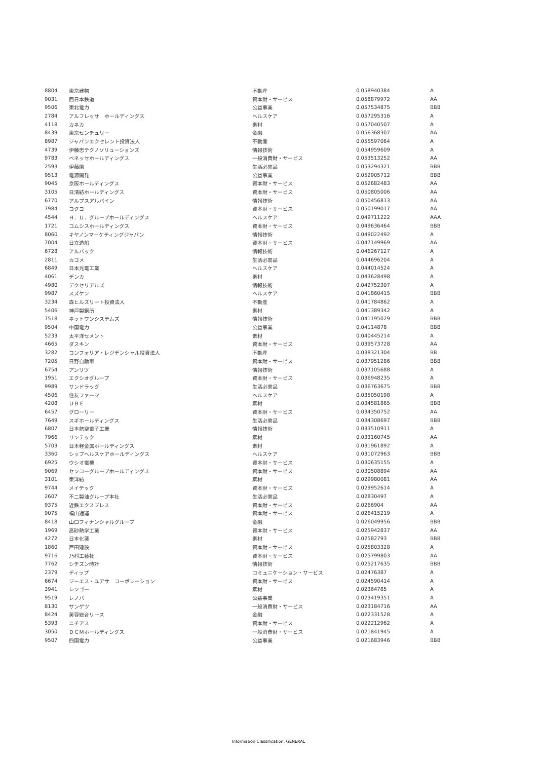| 8804 | 東京建物 | 不動産 | 0.058940384 | A |
| 9031 | 西日本鉄道 | 資本財・サービス | 0.058879972 | AA |
| 9506 | 東北電力 | 公益事業 | 0.057534875 | BBB |
| 2784 | アルフレッサ ホールディングス | ヘルスケア | 0.057295316 | A |
| 4118 | カネカ | 素材 | 0.057040507 | A |
| 8439 | 東京センチュリー | 金融 | 0.056368307 | AA |
| 8987 | ジャパンエクセレント投資法人 | 不動産 | 0.055597064 | A |
| 4739 | 伊藤忠テクノソリューションズ | 情報技術 | 0.054959609 | A |
| 9783 | ベネッセホールディングス | 一般消費財・サービス | 0.053513252 | AA |
| 2593 | 伊藤園 | 生活必需品 | 0.053294321 | BBB |
| 9513 | 電源開発 | 公益事業 | 0.052905712 | BBB |
| 9045 | 京阪ホールディングス | 資本財・サービス | 0.052682483 | AA |
| 3105 | 日清紡ホールディングス | 資本財・サービス | 0.050805006 | AA |
| 6770 | アルプスアルパイン | 情報技術 | 0.050456813 | AA |
| 7984 | コクヨ | 資本財・サービス | 0.050199017 | AA |
| 4544 | Ｈ．Ｕ．グループホールディングス | ヘルスケア | 0.049711222 | AAA |
| 1721 | コムシスホールディングス | 資本財・サービス | 0.049636464 | BBB |
| 8060 | キヤノンマーケティングジャパン | 情報技術 | 0.049022492 | A |
| 7004 | 日立造船 | 資本財・サービス | 0.047149969 | AA |
| 6728 | アルバック | 情報技術 | 0.046267127 | A |
| 2811 | カゴメ | 生活必需品 | 0.044696204 | A |
| 6849 | 日本光電工業 | ヘルスケア | 0.044014524 | A |
| 4061 | デンカ | 素材 | 0.043628498 | A |
| 4980 | デクセリアルズ | 情報技術 | 0.042752307 | A |
| 9987 | スズケン | ヘルスケア | 0.041860415 | BBB |
| 3234 | 森ヒルズリート投資法人 | 不動産 | 0.041784862 | A |
| 5406 | 神戸製鋼所 | 素材 | 0.041389342 | A |
| 7518 | ネットワンシステムズ | 情報技術 | 0.041195029 | BBB |
| 9504 | 中国電力 | 公益事業 | 0.04114878 | BBB |
| 5233 | 太平洋セメント | 素材 | 0.040445214 | A |
| 4665 | ダスキン | 資本財・サービス | 0.039573728 | AA |
| 3282 | コンフォリア・レジデンシャル投資法人 | 不動産 | 0.038321304 | BB |
| 7205 | 日野自動車 | 資本財・サービス | 0.037951286 | BBB |
| 6754 | アンリツ | 情報技術 | 0.037105688 | A |
| 1951 | エクシオグループ | 資本財・サービス | 0.036948235 | A |
| 9989 | サンドラッグ | 生活必需品 | 0.036763675 | BBB |
| 4506 | 住友ファーマ | ヘルスケア | 0.035050198 | A |
| 4208 | ＵＢＥ | 素材 | 0.034581865 | BBB |
| 6457 | グローリー | 資本財・サービス | 0.034350752 | AA |
| 7649 | スギホールディングス | 生活必需品 | 0.034308697 | BBB |
| 6807 | 日本航空電子工業 | 情報技術 | 0.033510911 | A |
| 7966 | リンテック | 素材 | 0.033160745 | AA |
| 5703 | 日本軽金属ホールディングス | 素材 | 0.031961892 | A |
| 3360 | シップヘルスケアホールディングス | ヘルスケア | 0.031072963 | BBB |
| 6925 | ウシオ電機 | 資本財・サービス | 0.030635155 | A |
| 9069 | センコーグループホールディングス | 資本財・サービス | 0.030508894 | AA |
| 3101 | 東洋紡 | 素材 | 0.029980081 | AA |
| 9744 | メイテック | 資本財・サービス | 0.029952614 | A |
| 2607 | 不二製油グループ本社 | 生活必需品 | 0.02830497 | A |
| 9375 | 近鉄エクスプレス | 資本財・サービス | 0.0266904 | AA |
| 9075 | 福山通運 | 資本財・サービス | 0.026415219 | A |
| 8418 | 山口フィナンシャルグループ | 金融 | 0.026049956 | BBB |
| 1969 | 高砂熱学工業 | 資本財・サービス | 0.025942837 | AA |
| 4272 | 日本化薬 | 素材 | 0.02582793 | BBB |
| 1860 | 戸田建設 | 資本財・サービス | 0.025803328 | A |
| 9716 | 乃村工藝社 | 資本財・サービス | 0.025799803 | AA |
| 7762 | シチズン時計 | 情報技術 | 0.025217635 | BBB |
| 2379 | ディップ | コミュニケーション・サービス | 0.02476387 | A |
| 6674 | ジーエス・ユアサ コーポレーション | 資本財・サービス | 0.024590414 | A |
| 3941 | レンゴー | 素材 | 0.02364785 | A |
| 9519 | レノバ | 公益事業 | 0.023419351 | A |
| 8130 | サンゲツ | 一般消費財・サービス | 0.023184716 | AA |
| 8424 | 芙蓉総合リース | 金融 | 0.022331528 | A |
| 5393 | ニチアス | 資本財・サービス | 0.022212962 | A |
| 3050 | ＤＣＭホールディングス | 一般消費財・サービス | 0.021841945 | A |
| 9507 | 四国電力 | 公益事業 | 0.021683946 | BBB |
Information Classification: GENERAL